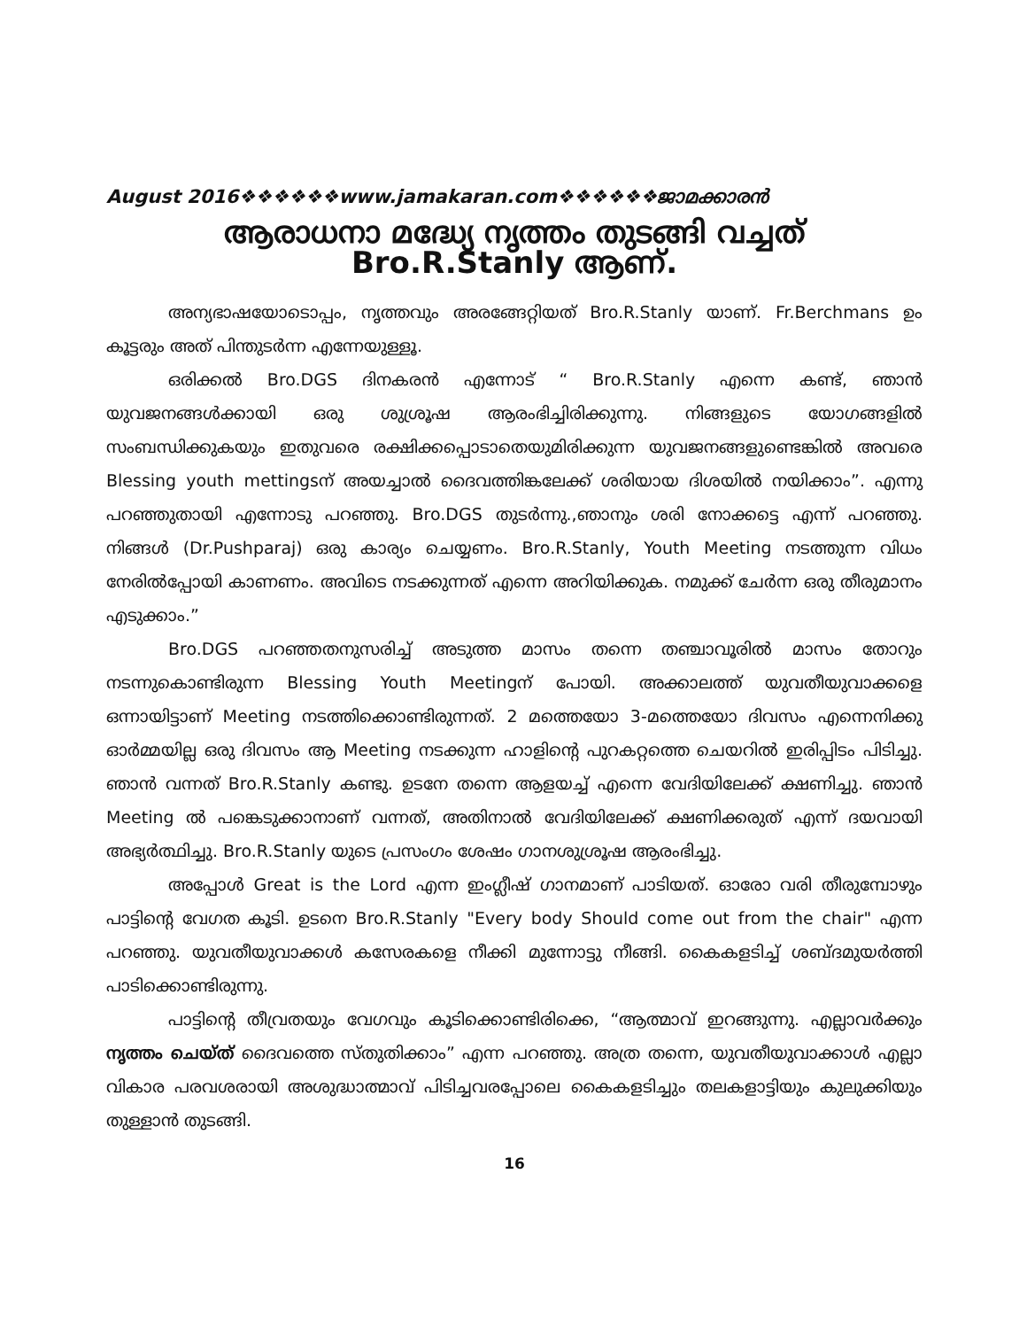August 2016❖❖❖❖❖❖www.jamakaran.com❖❖❖❖❖❖ജാമക്കാരൻ
ആരാധനാ മദ്ധ്യേ നൃത്തം തുടങ്ങി വച്ചത്
Bro.R.Stanly ആണ്.
അന്യഭാഷയോടൊപ്പം, നൃത്തവും അരങ്ങേറ്റിയത് Bro.R.Stanly യാണ്. Fr.Berchmans ഉം കൂട്ടരും അത് പിന്തുടർന്ന എന്നേയുള്ളൂ.
ഒരിക്കൽ Bro.DGS ദിനകരൻ എന്നോട് “ Bro.R.Stanly എന്നെ കണ്ട്, ഞാൻ യുവജനങ്ങൾക്കായി ഒരു ശുശ്രൂഷ ആരംഭിച്ചിരിക്കുന്നു. നിങ്ങളുടെ യോഗങ്ങളിൽ സംബന്ധിക്കുകയും ഇതുവരെ രക്ഷിക്കപ്പൊടാതെയുമിരിക്കുന്ന യുവജനങ്ങളുണ്ടെങ്കിൽ അവരെ Blessing youth mettingsന് അയച്ചാൽ ദൈവത്തിങ്കലേക്ക് ശരിയായ ദിശയിൽ നയിക്കാം”. എന്നു പറഞ്ഞുതായി എന്നോടു പറഞ്ഞു. Bro.DGS തുടർന്നു.,ഞാനും ശരി നോക്കട്ടെ എന്ന് പറഞ്ഞു. നിങ്ങൾ (Dr.Pushparaj) ഒരു കാര്യം ചെയ്യണം. Bro.R.Stanly, Youth Meeting നടത്തുന്ന വിധം നേരിൽപ്പോയി കാണണം. അവിടെ നടക്കുന്നത് എന്നെ അറിയിക്കുക. നമുക്ക് ചേർന്ന ഒരു തീരുമാനം എടുക്കാം.”
Bro.DGS പറഞ്ഞതനുസരിച്ച് അടുത്ത മാസം തന്നെ തഞ്ചാവൂരിൽ മാസം തോറും നടന്നുകൊണ്ടിരുന്ന Blessing Youth Meetingന് പോയി. അക്കാലത്ത് യുവതീയുവാക്കളെ ഒന്നായിട്ടാണ് Meeting നടത്തിക്കൊണ്ടിരുന്നത്. 2 മത്തെയോ 3-മത്തെയോ ദിവസം എന്നെനിക്കു ഓർമ്മയില്ല ഒരു ദിവസം ആ Meeting നടക്കുന്ന ഹാളിന്റെ പുറകറ്റത്തെ ചെയറിൽ ഇരിപ്പിടം പിടിച്ചു. ഞാൻ വന്നത് Bro.R.Stanly കണ്ടു. ഉടനേ തന്നെ ആളയച്ച് എന്നെ വേദിയിലേക്ക് ക്ഷണിച്ചു. ഞാൻ Meeting ൽ പങ്കെടുക്കാനാണ് വന്നത്, അതിനാൽ വേദിയിലേക്ക് ക്ഷണിക്കരുത് എന്ന് ദയവായി അഭ്യർത്ഥിച്ചു. Bro.R.Stanly യുടെ പ്രസംഗം ശേഷം ഗാനശുശ്രൂഷ ആരംഭിച്ചു.
അപ്പോൾ Great is the Lord എന്ന ഇംഗ്ലീഷ് ഗാനമാണ് പാടിയത്. ഓരോ വരി തീരുമ്പോഴും പാട്ടിന്റെ വേഗത കൂടി. ഉടനെ Bro.R.Stanly "Every body Should come out from the chair" എന്ന പറഞ്ഞു. യുവതീയുവാക്കൾ കസേരകളെ നീക്കി മുന്നോട്ടു നീങ്ങി. കൈകളടിച്ച് ശബ്ദമുയർത്തി പാടിക്കൊണ്ടിരുന്നു.
പാട്ടിന്റെ തീവ്രതയും വേഗവും കൂടിക്കൊണ്ടിരിക്കെ, “ആത്മാവ് ഇറങ്ങുന്നു. എല്ലാവർക്കും നൃത്തം ചെയ്ത് ദൈവത്തെ സ്തുതിക്കാം” എന്ന പറഞ്ഞു. അത്ര തന്നെ, യുവതീയുവാക്കാൾ എല്ലാ വികാര പരവശരായി അശുദ്ധാത്മാവ് പിടിച്ചവരപ്പോലെ കൈകളടിച്ചും തലകളാട്ടിയും കുലുക്കിയും തുള്ളാൻ തുടങ്ങി.
16